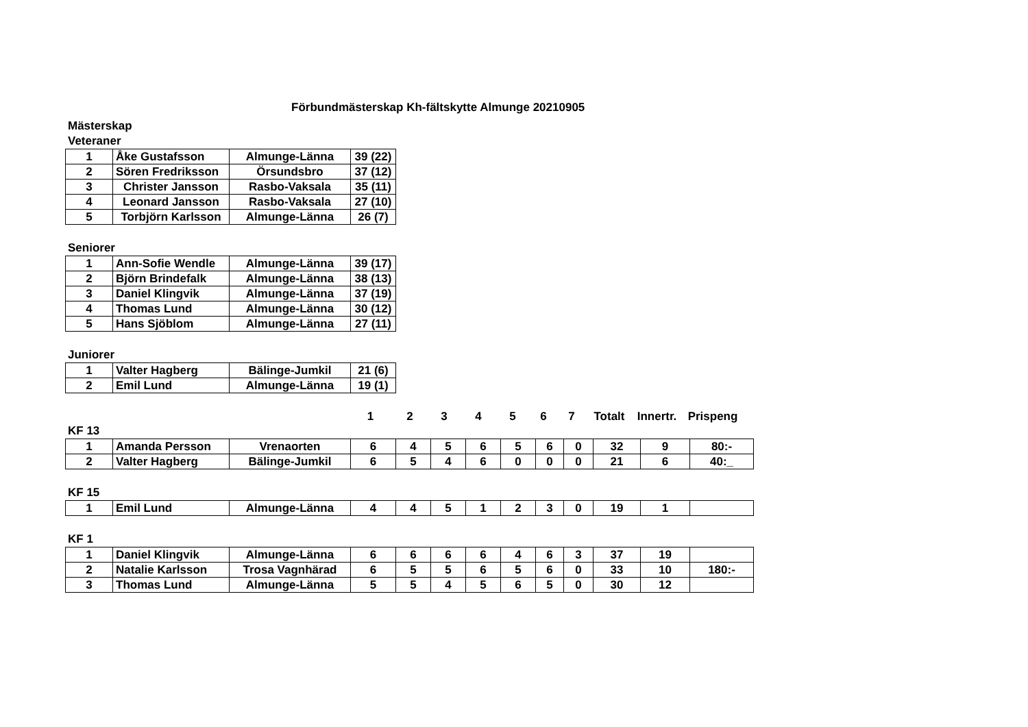Förbundmästerskap Kh-fältskytte Almunge 20210905
Mästerskap
Veteraner
| 1 | Åke Gustafsson | Almunge-Länna | 39 (22) |
| 2 | Sören Fredriksson | Örsundsbro | 37 (12) |
| 3 | Christer Jansson | Rasbo-Vaksala | 35 (11) |
| 4 | Leonard Jansson | Rasbo-Vaksala | 27 (10) |
| 5 | Torbjörn Karlsson | Almunge-Länna | 26 (7) |
Seniorer
| 1 | Ann-Sofie Wendle | Almunge-Länna | 39 (17) |
| 2 | Björn Brindefalk | Almunge-Länna | 38 (13) |
| 3 | Daniel Klingvik | Almunge-Länna | 37 (19) |
| 4 | Thomas Lund | Almunge-Länna | 30 (12) |
| 5 | Hans Sjöblom | Almunge-Länna | 27 (11) |
Juniorer
| 1 | Valter Hagberg | Bälinge-Jumkil | 21 (6) |
| 2 | Emil Lund | Almunge-Länna | 19 (1) |
| | | | 1 | 2 | 3 | 4 | 5 | 6 | 7 | Totalt | Innertr. | Prispeng |
KF 13
| 1 | Amanda Persson | Vrenaorten | 6 | 4 | 5 | 6 | 5 | 6 | 0 | 32 | 9 | 80:- |
| 2 | Valter Hagberg | Bälinge-Jumkil | 6 | 5 | 4 | 6 | 0 | 0 | 0 | 21 | 6 | 40:_ |
KF 15
| 1 | Emil Lund | Almunge-Länna | 4 | 4 | 5 | 1 | 2 | 3 | 0 | 19 | 1 | |
KF 1
| 1 | Daniel Klingvik | Almunge-Länna | 6 | 6 | 6 | 6 | 4 | 6 | 3 | 37 | 19 | |
| 2 | Natalie Karlsson | Trosa Vagnhärad | 6 | 5 | 5 | 6 | 5 | 6 | 0 | 33 | 10 | 180:- |
| 3 | Thomas Lund | Almunge-Länna | 5 | 5 | 4 | 5 | 6 | 5 | 0 | 30 | 12 | |